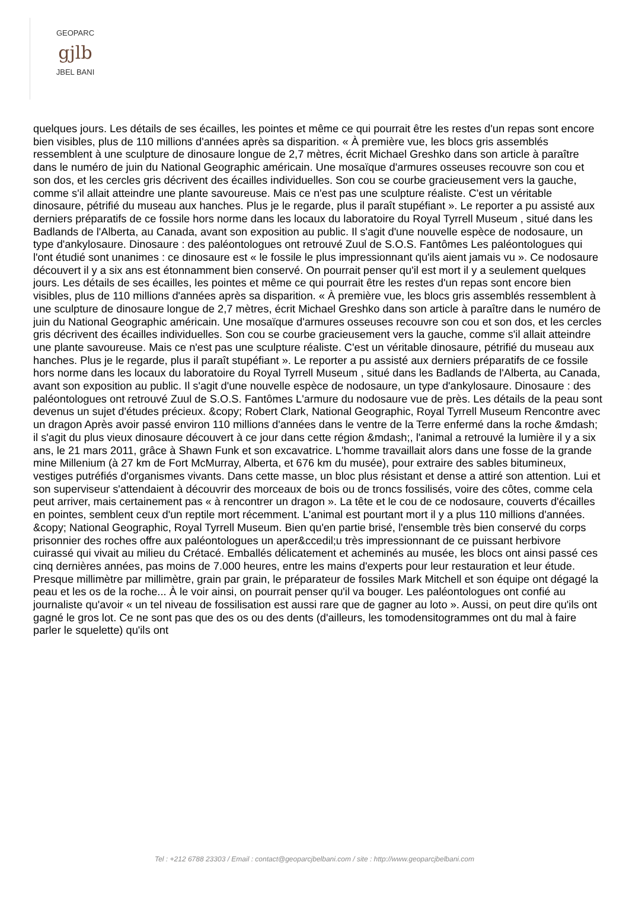GEOPARC
gjlb
JBEL BANI
quelques jours. Les détails de ses écailles, les pointes et même ce qui pourrait être les restes d'un repas sont encore bien visibles, plus de 110 millions d'années après sa disparition. « À première vue, les blocs gris assemblés ressemblent à une sculpture de dinosaure longue de 2,7 mètres, écrit Michael Greshko dans son article à paraître dans le numéro de juin du National Geographic américain. Une mosaïque d'armures osseuses recouvre son cou et son dos, et les cercles gris décrivent des écailles individuelles. Son cou se courbe gracieusement vers la gauche, comme s'il allait atteindre une plante savoureuse. Mais ce n'est pas une sculpture réaliste. C'est un véritable dinosaure, pétrifié du museau aux hanches. Plus je le regarde, plus il paraît stupéfiant ». Le reporter a pu assisté aux derniers préparatifs de ce fossile hors norme dans les locaux du laboratoire du Royal Tyrrell Museum , situé dans les Badlands de l'Alberta, au Canada, avant son exposition au public. Il s'agit d'une nouvelle espèce de nodosaure, un type d'ankylosaure. Dinosaure : des paléontologues ont retrouvé Zuul de S.O.S. Fantômes Les paléontologues qui l'ont étudié sont unanimes : ce dinosaure est « le fossile le plus impressionnant qu'ils aient jamais vu ». Ce nodosaure découvert il y a six ans est étonnamment bien conservé. On pourrait penser qu'il est mort il y a seulement quelques jours. Les détails de ses écailles, les pointes et même ce qui pourrait être les restes d'un repas sont encore bien visibles, plus de 110 millions d'années après sa disparition. « À première vue, les blocs gris assemblés ressemblent à une sculpture de dinosaure longue de 2,7 mètres, écrit Michael Greshko dans son article à paraître dans le numéro de juin du National Geographic américain. Une mosaïque d'armures osseuses recouvre son cou et son dos, et les cercles gris décrivent des écailles individuelles. Son cou se courbe gracieusement vers la gauche, comme s'il allait atteindre une plante savoureuse. Mais ce n'est pas une sculpture réaliste. C'est un véritable dinosaure, pétrifié du museau aux hanches. Plus je le regarde, plus il paraît stupéfiant ». Le reporter a pu assisté aux derniers préparatifs de ce fossile hors norme dans les locaux du laboratoire du Royal Tyrrell Museum , situé dans les Badlands de l'Alberta, au Canada, avant son exposition au public. Il s'agit d'une nouvelle espèce de nodosaure, un type d'ankylosaure. Dinosaure : des paléontologues ont retrouvé Zuul de S.O.S. Fantômes L'armure du nodosaure vue de près. Les détails de la peau sont devenus un sujet d'études précieux. &copy; Robert Clark, National Geographic, Royal Tyrrell Museum Rencontre avec un dragon Après avoir passé environ 110 millions d'années dans le ventre de la Terre enfermé dans la roche &mdash; il s'agit du plus vieux dinosaure découvert à ce jour dans cette région &mdash;, l'animal a retrouvé la lumière il y a six ans, le 21 mars 2011, grâce à Shawn Funk et son excavatrice. L'homme travaillait alors dans une fosse de la grande mine Millenium (à 27 km de Fort McMurray, Alberta, et 676 km du musée), pour extraire des sables bitumineux, vestiges putréfiés d'organismes vivants. Dans cette masse, un bloc plus résistant et dense a attiré son attention. Lui et son superviseur s'attendaient à découvrir des morceaux de bois ou de troncs fossilisés, voire des côtes, comme cela peut arriver, mais certainement pas « à rencontrer un dragon ». La tête et le cou de ce nodosaure, couverts d'écailles en pointes, semblent ceux d'un reptile mort récemment. L'animal est pourtant mort il y a plus 110 millions d'années. &copy; National Geographic, Royal Tyrrell Museum. Bien qu'en partie brisé, l'ensemble très bien conservé du corps prisonnier des roches offre aux paléontologues un aper&ccedil;u très impressionnant de ce puissant herbivore cuirassé qui vivait au milieu du Crétacé. Emballés délicatement et acheminés au musée, les blocs ont ainsi passé ces cinq dernières années, pas moins de 7.000 heures, entre les mains d'experts pour leur restauration et leur étude. Presque millimètre par millimètre, grain par grain, le préparateur de fossiles Mark Mitchell et son équipe ont dégagé la peau et les os de la roche... À le voir ainsi, on pourrait penser qu'il va bouger. Les paléontologues ont confié au journaliste qu'avoir « un tel niveau de fossilisation est aussi rare que de gagner au loto ». Aussi, on peut dire qu'ils ont gagné le gros lot. Ce ne sont pas que des os ou des dents (d'ailleurs, les tomodensitogrammes ont du mal à faire parler le squelette) qu'ils ont
Tel : +212 6788 23303 / Email : contact@geoparcjbelbani.com / site : http://www.geoparcjbelbani.com